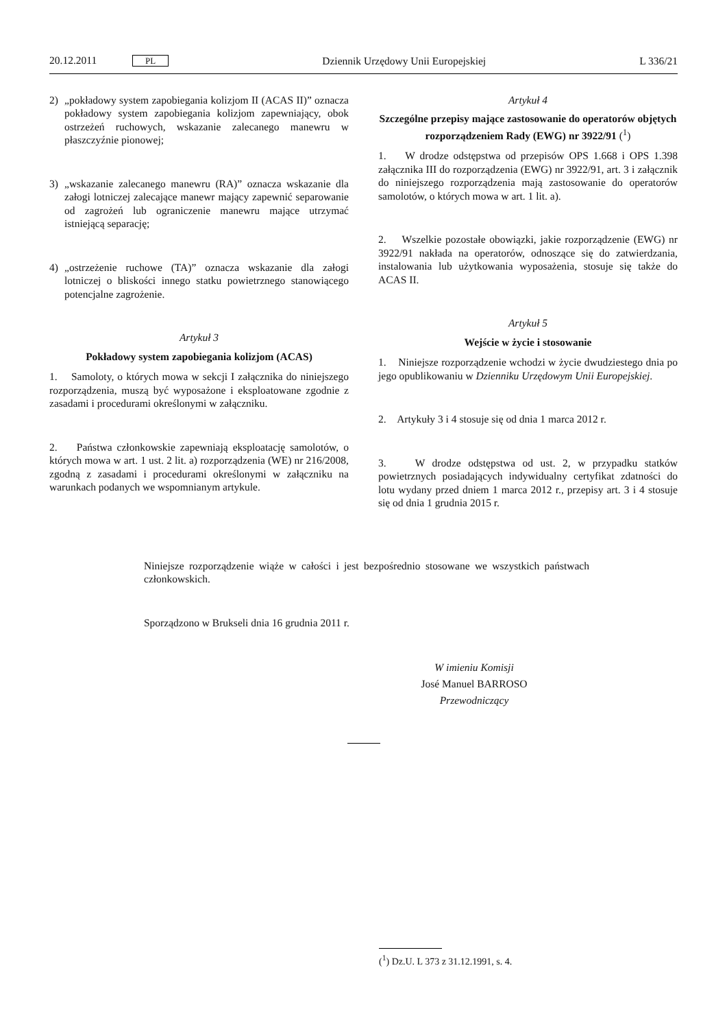20.12.2011 PL Dziennik Urzędowy Unii Europejskiej L 336/21
2) „pokładowy system zapobiegania kolizjom II (ACAS II)” oznacza pokładowy system zapobiegania kolizjom zapewniający, obok ostrzeżeń ruchowych, wskazanie zalecanego manewru w płaszczyźnie pionowej;
3) „wskazanie zalecanego manewru (RA)” oznacza wskazanie dla załogi lotniczej zalecające manewr mający zapewnić separowanie od zagrożeń lub ograniczenie manewru mające utrzymać istniejącą separację;
4) „ostrzeżenie ruchowe (TA)” oznacza wskazanie dla załogi lotniczej o bliskości innego statku powietrznego stanowiącego potencjalne zagrożenie.
Artykuł 3
Pokładowy system zapobiegania kolizjom (ACAS)
1. Samoloty, o których mowa w sekcji I załącznika do niniejszego rozporządzenia, muszą być wyposażone i eksploatowane zgodnie z zasadami i procedurami określonymi w załączniku.
2. Państwa członkowskie zapewniają eksploatację samolotów, o których mowa w art. 1 ust. 2 lit. a) rozporządzenia (WE) nr 216/2008, zgodną z zasadami i procedurami określonymi w załączniku na warunkach podanych we wspomnianym artykule.
Artykuł 4
Szczególne przepisy mające zastosowanie do operatorów objętych rozporządzeniem Rady (EWG) nr 3922/91 (<sup>1</sup>)
1. W drodze odstępstwa od przepisów OPS 1.668 i OPS 1.398 załącznika III do rozporządzenia (EWG) nr 3922/91, art. 3 i załącznik do niniejszego rozporządzenia mają zastosowanie do operatorów samolotów, o których mowa w art. 1 lit. a).
2. Wszelkie pozostałe obowiązki, jakie rozporządzenie (EWG) nr 3922/91 nakłada na operatorów, odnoszące się do zatwierdzania, instalowania lub użytkowania wyposażenia, stosuje się także do ACAS II.
Artykuł 5
Wejście w życie i stosowanie
1. Niniejsze rozporządzenie wchodzi w życie dwudziestego dnia po jego opublikowaniu w Dzienniku Urzędowym Unii Europejskiej.
2. Artykuły 3 i 4 stosuje się od dnia 1 marca 2012 r.
3. W drodze odstępstwa od ust. 2, w przypadku statków powietrznych posiadających indywidualny certyfikat zdatności do lotu wydany przed dniem 1 marca 2012 r., przepisy art. 3 i 4 stosuje się od dnia 1 grudnia 2015 r.
Niniejsze rozporządzenie wiąże w całości i jest bezpośrednio stosowane we wszystkich państwach członkowskich.
Sporządzono w Brukseli dnia 16 grudnia 2011 r.
W imieniu Komisji
José Manuel BARROSO
Przewodniczący
(<sup>1</sup>) Dz.U. L 373 z 31.12.1991, s. 4.